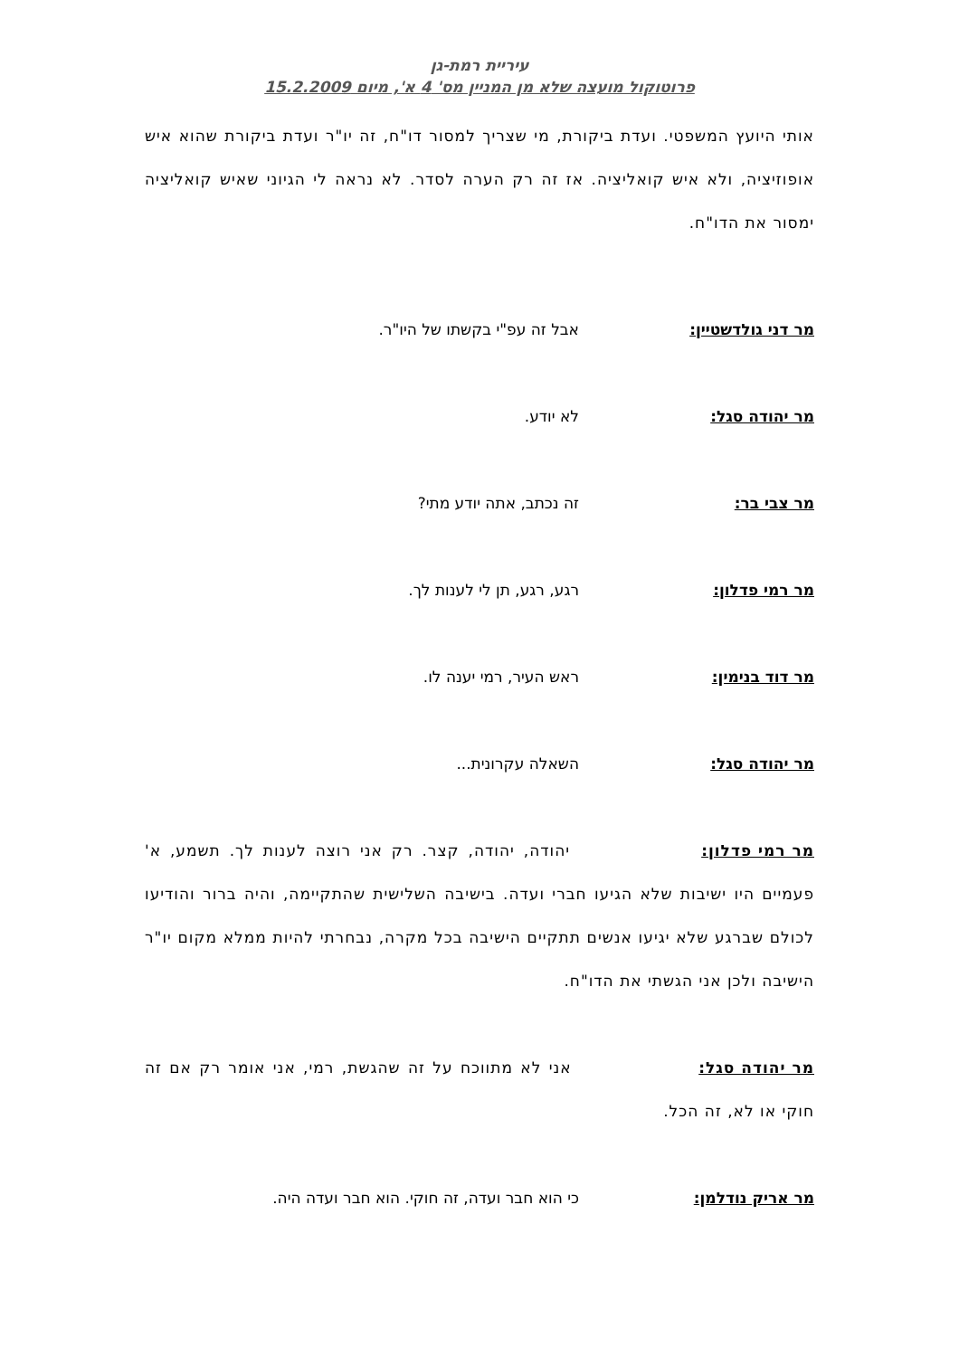עיריית רמת-גן
פרוטוקול מועצה שלא מן המניין מס' 4 א', מיום 15.2.2009
אותי היועץ המשפטי. ועדת ביקורת, מי שצריך למסור דו"ח, זה יו"ר ועדת ביקורת שהוא איש אופוזיציה, ולא איש קואליציה. אז זה רק הערה לסדר. לא נראה לי הגיוני שאיש קואליציה ימסור את הדו"ח.
מר דני גולדשטיין: אבל זה עפ"י בקשתו של היו"ר.
מר יהודה סגל: לא יודע.
מר צבי בר: זה נכתב, אתה יודע מתי?
מר רמי פדלון: רגע, רגע, תן לי לענות לך.
מר דוד בנימין: ראש העיר, רמי יענה לו.
מר יהודה סגל: השאלה עקרונית...
מר רמי פדלון: יהודה, יהודה, קצר. רק אני רוצה לענות לך. תשמע, א' פעמיים היו ישיבות שלא הגיעו חברי ועדה. בישיבה השלישית שהתקיימה, והיה ברור והודיעו לכולם שברגע שלא יגיעו אנשים תתקיים הישיבה בכל מקרה, נבחרתי להיות ממלא מקום יו"ר הישיבה ולכן אני הגשתי את הדו"ח.
מר יהודה סגל: אני לא מתווכח על זה שהגשת, רמי, אני אומר רק אם זה חוקי או לא, זה הכל.
מר אריק נודלמן: כי הוא חבר ועדה, זה חוקי. הוא חבר ועדה היה.